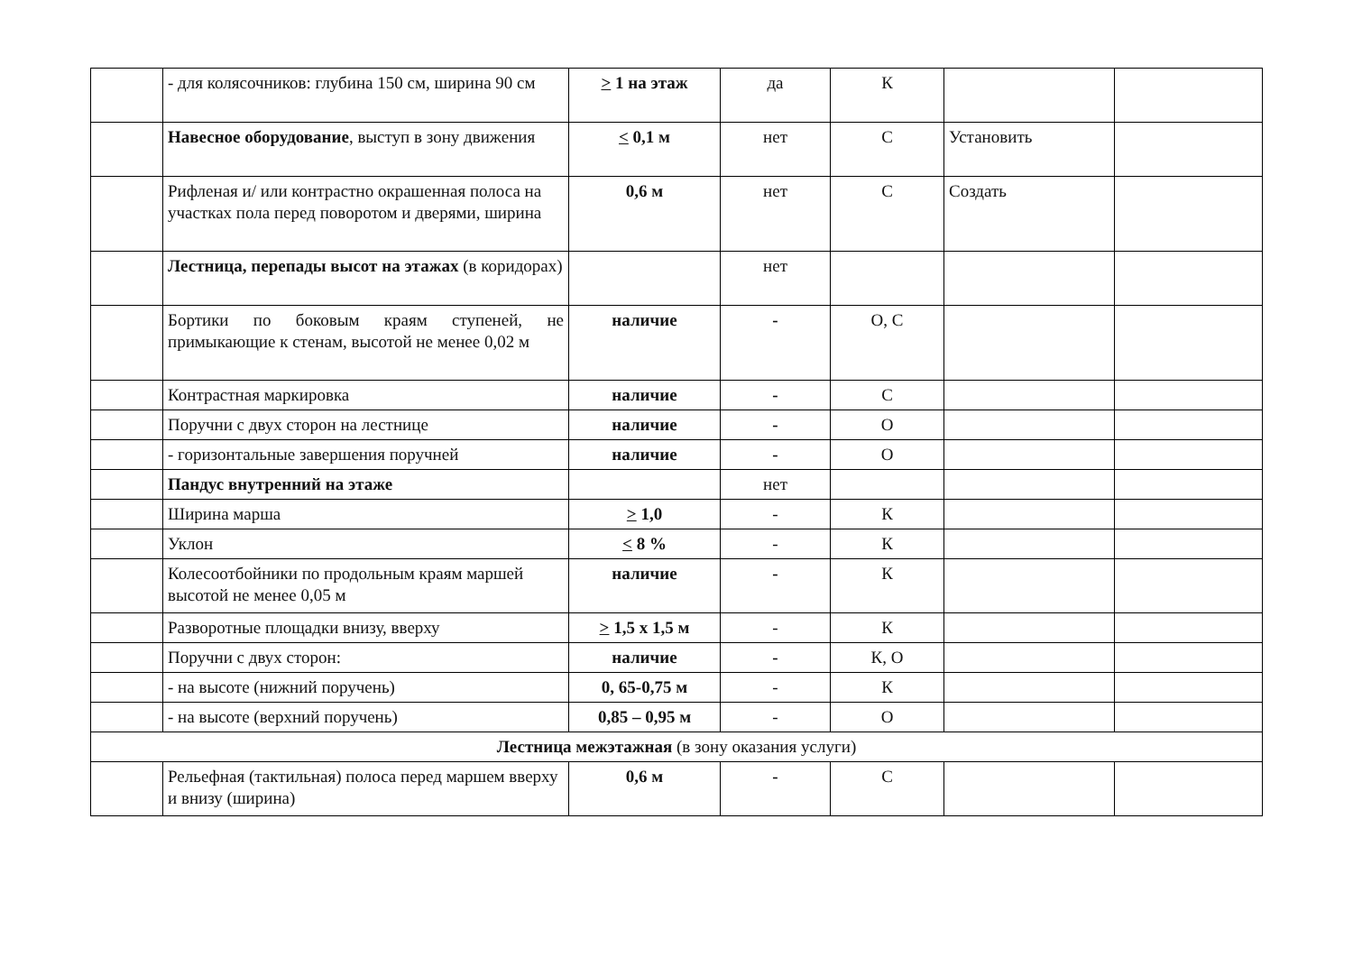| | - для колясочников: глубина 150 см, ширина 90 см | > 1 на этаж | да | К | | |
| | Навесное оборудование , выступ в зону движения | < 0,1 м | нет | С | Установить | |
| | Рифленая и/ или контрастно окрашенная полоса на участках пола перед поворотом и дверями, ширина | 0,6 м | нет | С | Создать | |
| | Лестница, перепады высот на этажах (в коридорах) | | нет | | | |
| | Бортики по боковым краям ступеней, не примыкающие к стенам, высотой не менее 0,02 м | наличие | - | О, С | | |
| | Контрастная маркировка | наличие | - | С | | |
| | Поручни с двух сторон на лестнице | наличие | - | О | | |
| | - горизонтальные завершения поручней | наличие | - | О | | |
| | Пандус внутренний на этаже | | нет | | | |
| | Ширина марша | > 1,0 | - | К | | |
| | Уклон | < 8 % | - | К | | |
| | Колесоотбойники по продольным краям маршей высотой не менее 0,05 м | наличие | - | К | | |
| | Разворотные площадки внизу, вверху | > 1,5 х 1,5 м | - | К | | |
| | Поручни с двух сторон: | наличие | - | К, О | | |
| | - на высоте (нижний поручень) | 0, 65-0,75 м | - | К | | |
| | - на высоте (верхний поручень) | 0,85 – 0,95 м | - | О | | |
| Лестница межэтажная (в зону оказания услуги) | | | | | | |
| | Рельефная (тактильная) полоса перед маршем вверху и внизу (ширина) | 0,6 м | - | С | | |